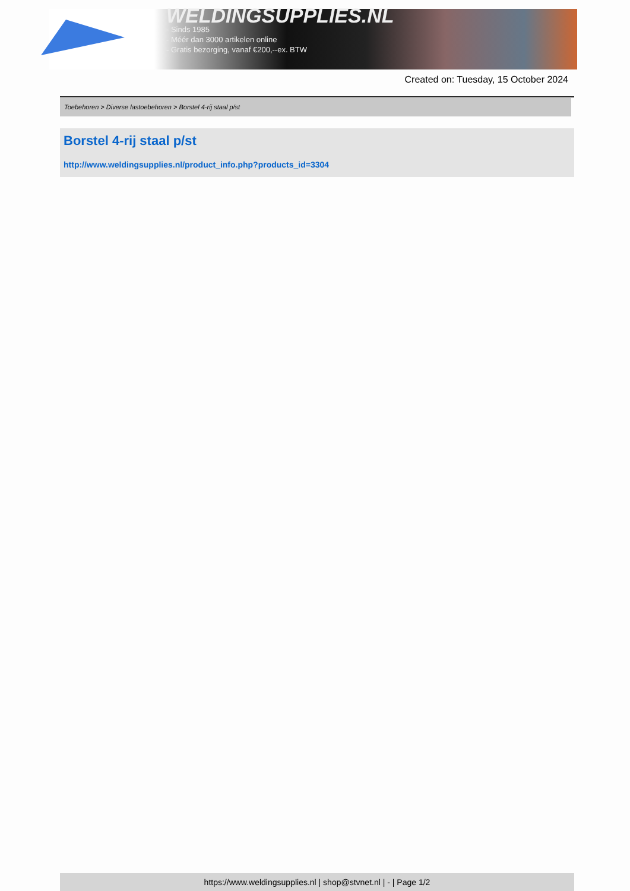WELDINGSUPPLIES.NL
- Sinds 1985
- Méér dan 3000 artikelen online
- Gratis bezorging, vanaf €200,--ex. BTW
Created on: Tuesday, 15 October 2024
Toebehoren > Diverse lastoebehoren > Borstel 4-rij staal p/st
Borstel 4-rij staal p/st
http://www.weldingsupplies.nl/product_info.php?products_id=3304
https://www.weldingsupplies.nl | shop@stvnet.nl | - | Page 1/2